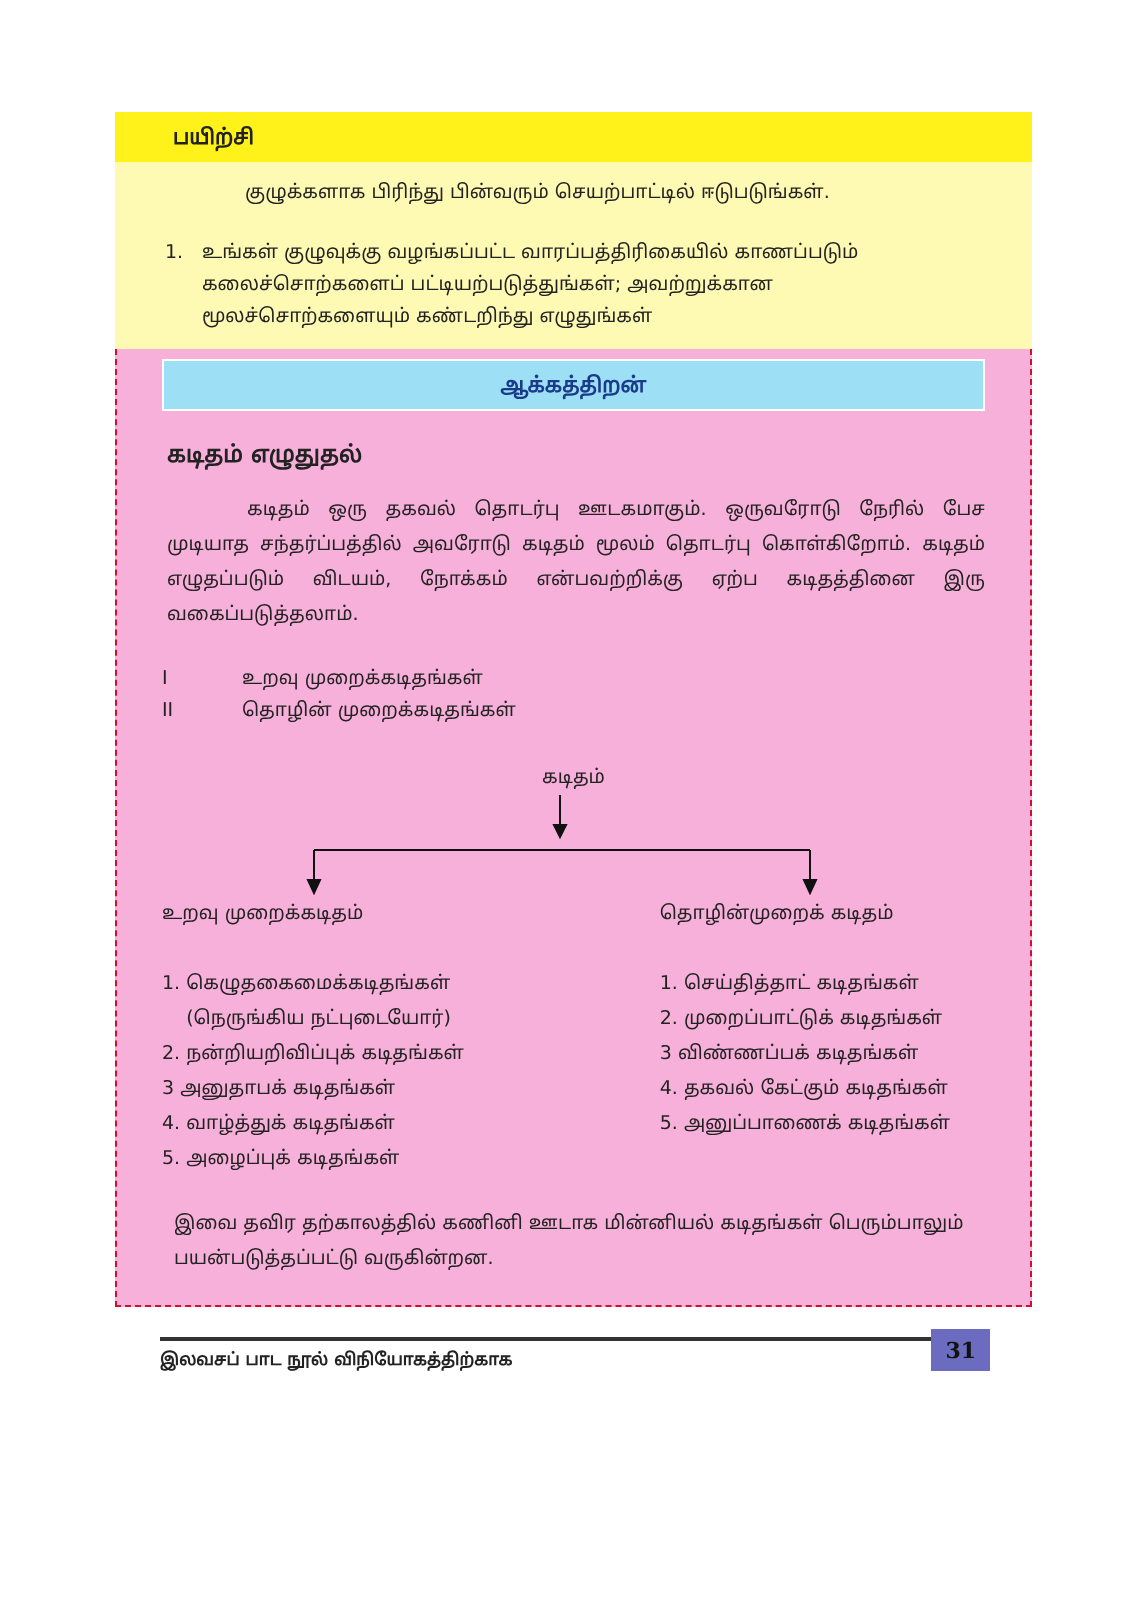பயிற்சி
குழுக்களாக பிரிந்து பின்வரும் செயற்பாட்டில் ஈடுபடுங்கள்.
1. உங்கள் குழுவுக்கு வழங்கப்பட்ட வாரப்பத்திரிகையில் காணப்படும் கலைச்சொற்களைப் பட்டியற்படுத்துங்கள்; அவற்றுக்கான மூலச்சொற்களையும் கண்டறிந்து எழுதுங்கள்
ஆக்கத்திறன்
கடிதம் எழுதுதல்
கடிதம் ஒரு தகவல் தொடர்பு ஊடகமாகும். ஒருவரோடு நேரில் பேச முடியாத சந்தர்ப்பத்தில் அவரோடு கடிதம் மூலம் தொடர்பு கொள்கிறோம். கடிதம் எழுதப்படும் விடயம், நோக்கம் என்பவற்றிக்கு ஏற்ப கடிதத்தினை இரு வகைப்படுத்தலாம்.
I உறவு முறைக்கடிதங்கள்
II தொழின் முறைக்கடிதங்கள்
கடிதம்
உறவு முறைக்கடிதம்
1. கெழுதகைமைக்கடிதங்கள்
(நெருங்கிய நட்புடையோர்)
2. நன்றியறிவிப்புக் கடிதங்கள்
3 அனுதாபக் கடிதங்கள்
4. வாழ்த்துக் கடிதங்கள்
5. அழைப்புக் கடிதங்கள்
தொழின்முறைக் கடிதம்
1. செய்தித்தாட் கடிதங்கள்
2. முறைப்பாட்டுக் கடிதங்கள்
3 விண்ணப்பக் கடிதங்கள்
4. தகவல் கேட்கும் கடிதங்கள்
5. அனுப்பாணைக் கடிதங்கள்
இவை தவிர தற்காலத்தில் கணினி ஊடாக மின்னியல் கடிதங்கள் பெரும்பாலும் பயன்படுத்தப்பட்டு வருகின்றன.
இலவசப் பாட நூல் விநியோகத்திற்காக
31